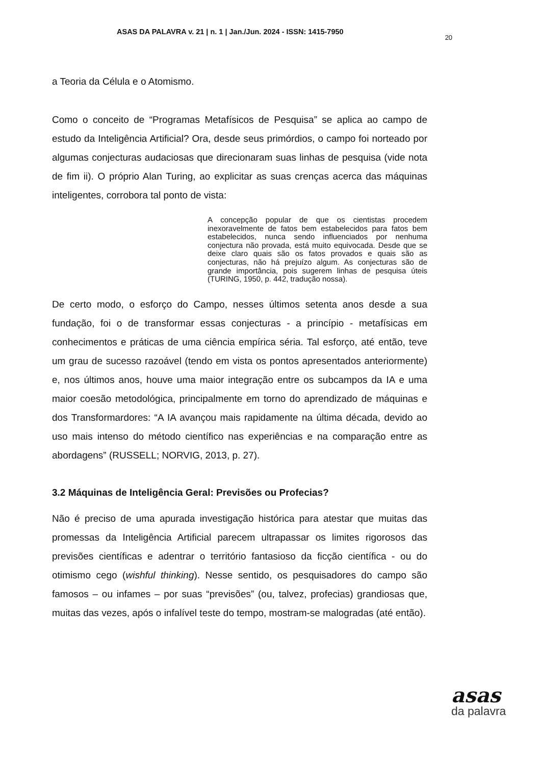ASAS DA PALAVRA v. 21 | n. 1 | Jan./Jun. 2024 - ISSN: 1415-7950
20
a Teoria da Célula e o Atomismo.
Como o conceito de “Programas Metafísicos de Pesquisa” se aplica ao campo de estudo da Inteligência Artificial? Ora, desde seus primórdios, o campo foi norteado por algumas conjecturas audaciosas que direcionaram suas linhas de pesquisa (vide nota de fim ii). O próprio Alan Turing, ao explicitar as suas crenças acerca das máquinas inteligentes, corrobora tal ponto de vista:
A concepção popular de que os cientistas procedem inexoravelmente de fatos bem estabelecidos para fatos bem estabelecidos, nunca sendo influenciados por nenhuma conjectura não provada, está muito equivocada. Desde que se deixe claro quais são os fatos provados e quais são as conjecturas, não há prejuízo algum. As conjecturas são de grande importância, pois sugerem linhas de pesquisa úteis (TURING, 1950, p. 442, tradução nossa).
De certo modo, o esforço do Campo, nesses últimos setenta anos desde a sua fundação, foi o de transformar essas conjecturas - a princípio - metafísicas em conhecimentos e práticas de uma ciência empírica séria. Tal esforço, até então, teve um grau de sucesso razoável (tendo em vista os pontos apresentados anteriormente) e, nos últimos anos, houve uma maior integração entre os subcampos da IA e uma maior coesão metodológica, principalmente em torno do aprendizado de máquinas e dos Transformardores: “A IA avançou mais rapidamente na última década, devido ao uso mais intenso do método científico nas experiências e na comparação entre as abordagens” (RUSSELL; NORVIG, 2013, p. 27).
3.2 Máquinas de Inteligência Geral: Previsões ou Profecias?
Não é preciso de uma apurada investigação histórica para atestar que muitas das promessas da Inteligência Artificial parecem ultrapassar os limites rigorosos das previsões científicas e adentrar o território fantasioso da ficção científica - ou do otimismo cego (wishful thinking). Nesse sentido, os pesquisadores do campo são famosos – ou infames – por suas “previsões” (ou, talvez, profecias) grandiosas que, muitas das vezes, após o infalível teste do tempo, mostram-se malogradas (até então).
asas
da palavra